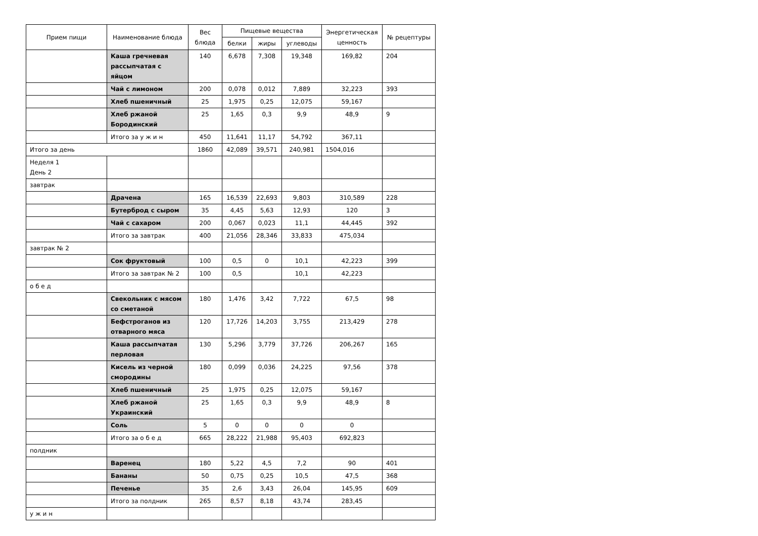| Прием пищи | Наименование блюда | Вес блюда | Пищевые вещества | | | Энергетическая ценность | № рецептуры |
| --- | --- | --- | --- | --- | --- | --- | --- |
| | | | белки | жиры | углеводы | | |
| | Каша гречневая рассыпчатая с яйцом | 140 | 6,678 | 7,308 | 19,348 | 169,82 | 204 |
| | Чай с лимоном | 200 | 0,078 | 0,012 | 7,889 | 32,223 | 393 |
| | Хлеб пшеничный | 25 | 1,975 | 0,25 | 12,075 | 59,167 | |
| | Хлеб ржаной Бородинский | 25 | 1,65 | 0,3 | 9,9 | 48,9 | 9 |
| | Итого за у ж и н | 450 | 11,641 | 11,17 | 54,792 | 367,11 | |
| Итого за день | | 1860 | 42,089 | 39,571 | 240,981 | 1504,016 | |
| Неделя 1 День 2 | | | | | | | |
| завтрак | | | | | | | |
| | Драчена | 165 | 16,539 | 22,693 | 9,803 | 310,589 | 228 |
| | Бутерброд с сыром | 35 | 4,45 | 5,63 | 12,93 | 120 | 3 |
| | Чай с сахаром | 200 | 0,067 | 0,023 | 11,1 | 44,445 | 392 |
| | Итого за завтрак | 400 | 21,056 | 28,346 | 33,833 | 475,034 | |
| завтрак № 2 | | | | | | | |
| | Сок фруктовый | 100 | 0,5 | 0 | 10,1 | 42,223 | 399 |
| | Итого за завтрак № 2 | 100 | 0,5 | | 10,1 | 42,223 | |
| о б е д | | | | | | | |
| | Свекольник с мясом со сметаной | 180 | 1,476 | 3,42 | 7,722 | 67,5 | 98 |
| | Бефстроганов из отварного мяса | 120 | 17,726 | 14,203 | 3,755 | 213,429 | 278 |
| | Каша рассыпчатая перловая | 130 | 5,296 | 3,779 | 37,726 | 206,267 | 165 |
| | Кисель из черной смородины | 180 | 0,099 | 0,036 | 24,225 | 97,56 | 378 |
| | Хлеб пшеничный | 25 | 1,975 | 0,25 | 12,075 | 59,167 | |
| | Хлеб ржаной Украинский | 25 | 1,65 | 0,3 | 9,9 | 48,9 | 8 |
| | Соль | 5 | 0 | 0 | 0 | 0 | |
| | Итого за о б е д | 665 | 28,222 | 21,988 | 95,403 | 692,823 | |
| полдник | | | | | | | |
| | Варенец | 180 | 5,22 | 4,5 | 7,2 | 90 | 401 |
| | Бананы | 50 | 0,75 | 0,25 | 10,5 | 47,5 | 368 |
| | Печенье | 35 | 2,6 | 3,43 | 26,04 | 145,95 | 609 |
| | Итого за полдник | 265 | 8,57 | 8,18 | 43,74 | 283,45 | |
| у ж и н | | | | | | | |